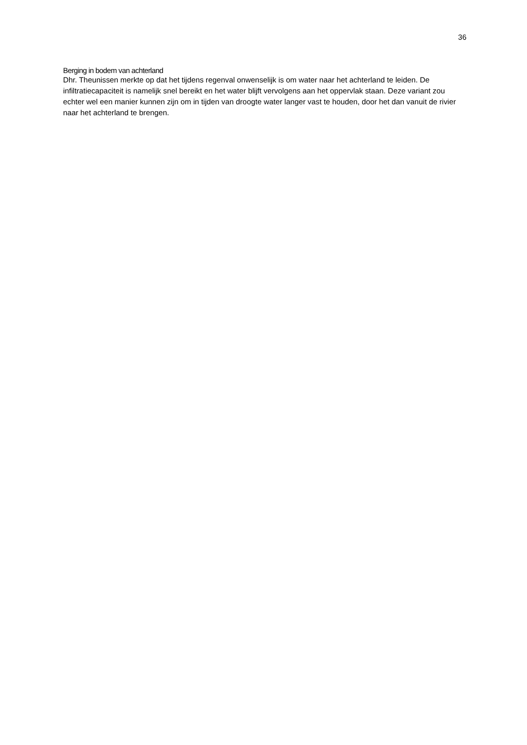36
Berging in bodem van achterland
Dhr. Theunissen merkte op dat het tijdens regenval onwenselijk is om water naar het achterland te leiden. De infiltratiecapaciteit is namelijk snel bereikt en het water blijft vervolgens aan het oppervlak staan. Deze variant zou echter wel een manier kunnen zijn om in tijden van droogte water langer vast te houden, door het dan vanuit de rivier naar het achterland te brengen.